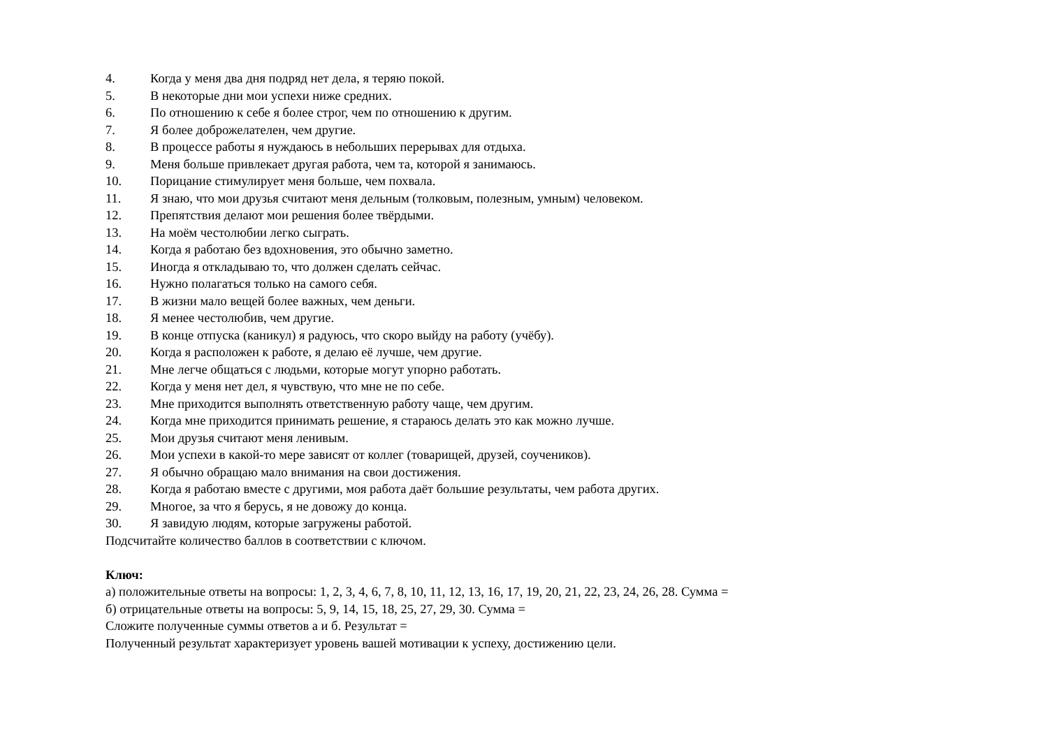4. Когда у меня два дня подряд нет дела, я теряю покой.
5. В некоторые дни мои успехи ниже средних.
6. По отношению к себе я более строг, чем по отношению к другим.
7. Я более доброжелателен, чем другие.
8. В процессе работы я нуждаюсь в небольших перерывах для отдыха.
9. Меня больше привлекает другая работа, чем та, которой я занимаюсь.
10. Порицание стимулирует меня больше, чем похвала.
11. Я знаю, что мои друзья считают меня дельным (толковым, полезным, умным) человеком.
12. Препятствия делают мои решения более твёрдыми.
13. На моём честолюбии легко сыграть.
14. Когда я работаю без вдохновения, это обычно заметно.
15. Иногда я откладываю то, что должен сделать сейчас.
16. Нужно полагаться только на самого себя.
17. В жизни мало вещей более важных, чем деньги.
18. Я менее честолюбив, чем другие.
19. В конце отпуска (каникул) я радуюсь, что скоро выйду на работу (учёбу).
20. Когда я расположен к работе, я делаю её лучше, чем другие.
21. Мне легче общаться с людьми, которые могут упорно работать.
22. Когда у меня нет дел, я чувствую, что мне не по себе.
23. Мне приходится выполнять ответственную работу чаще, чем другим.
24. Когда мне приходится принимать решение, я стараюсь делать это как можно лучше.
25. Мои друзья считают меня ленивым.
26. Мои успехи в какой-то мере зависят от коллег (товарищей, друзей, соучеников).
27. Я обычно обращаю мало внимания на свои достижения.
28. Когда я работаю вместе с другими, моя работа даёт большие результаты, чем работа других.
29. Многое, за что я берусь, я не довожу до конца.
30. Я завидую людям, которые загружены работой.
Подсчитайте количество баллов в соответствии с ключом.
Ключ:
а) положительные ответы на вопросы: 1, 2, 3, 4, 6, 7, 8, 10, 11, 12, 13, 16, 17, 19, 20, 21, 22, 23, 24, 26, 28. Сумма =
б) отрицательные ответы на вопросы: 5, 9, 14, 15, 18, 25, 27, 29, 30. Сумма =
Сложите полученные суммы ответов а и б. Результат =
Полученный результат характеризует уровень вашей мотивации к успеху, достижению цели.